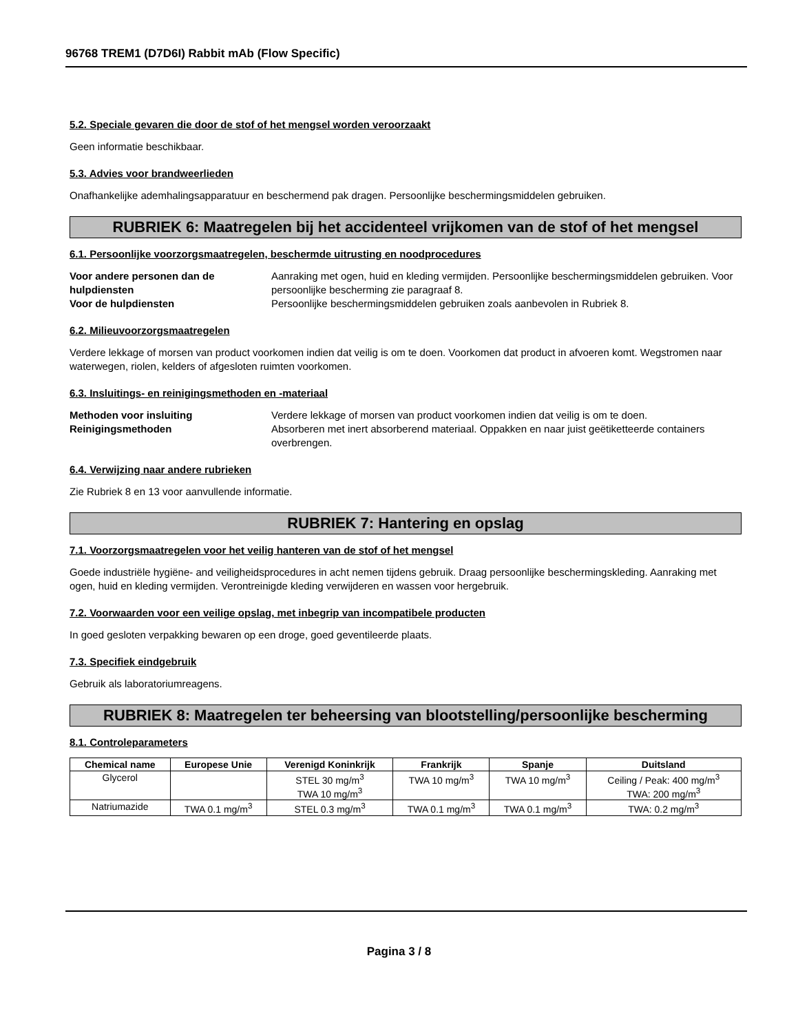96768 TREM1 (D7D6I) Rabbit mAb (Flow Specific)
5.2. Speciale gevaren die door de stof of het mengsel worden veroorzaakt
Geen informatie beschikbaar.
5.3. Advies voor brandweerlieden
Onafhankelijke ademhalingsapparatuur en beschermend pak dragen. Persoonlijke beschermingsmiddelen gebruiken.
RUBRIEK 6: Maatregelen bij het accidenteel vrijkomen van de stof of het mengsel
6.1. Persoonlijke voorzorgsmaatregelen, beschermde uitrusting en noodprocedures
Voor andere personen dan de hulpdiensten Aanraking met ogen, huid en kleding vermijden. Persoonlijke beschermingsmiddelen gebruiken. Voor persoonlijke bescherming zie paragraaf 8. Voor de hulpdiensten Persoonlijke beschermingsmiddelen gebruiken zoals aanbevolen in Rubriek 8.
6.2. Milieuvoorzorgsmaatregelen
Verdere lekkage of morsen van product voorkomen indien dat veilig is om te doen. Voorkomen dat product in afvoeren komt. Wegstromen naar waterwegen, riolen, kelders of afgesloten ruimten voorkomen.
6.3. Insluitings- en reinigingsmethoden en -materiaal
Methoden voor insluiting Verdere lekkage of morsen van product voorkomen indien dat veilig is om te doen. Reinigingsmethoden Absorberen met inert absorberend materiaal. Oppakken en naar juist geëtiketteerde containers overbrengen.
6.4. Verwijzing naar andere rubrieken
Zie Rubriek 8 en 13 voor aanvullende informatie.
RUBRIEK 7: Hantering en opslag
7.1. Voorzorgsmaatregelen voor het veilig hanteren van de stof of het mengsel
Goede industriële hygiëne- and veiligheidsprocedures in acht nemen tijdens gebruik. Draag persoonlijke beschermingskleding. Aanraking met ogen, huid en kleding vermijden. Verontreinigde kleding verwijderen en wassen voor hergebruik.
7.2. Voorwaarden voor een veilige opslag, met inbegrip van incompatibele producten
In goed gesloten verpakking bewaren op een droge, goed geventileerde plaats.
7.3. Specifiek eindgebruik
Gebruik als laboratoriumreagens.
RUBRIEK 8: Maatregelen ter beheersing van blootstelling/persoonlijke bescherming
8.1. Controleparameters
| Chemical name | Europese Unie | Verenigd Koninkrijk | Frankrijk | Spanje | Duitsland |
| --- | --- | --- | --- | --- | --- |
| Glycerol | | STEL 30 mg/m<sup>3</sup> TWA 10 mg/m<sup>3</sup> | TWA 10 mg/m<sup>3</sup> | TWA 10 mg/m<sup>3</sup> | Ceiling / Peak: 400 mg/m<sup>3</sup> TWA: 200 mg/m<sup>3</sup> |
| Natriumazide | TWA 0.1 mg/m<sup>3</sup> | STEL 0.3 mg/m<sup>3</sup> | TWA 0.1 mg/m<sup>3</sup> | TWA 0.1 mg/m<sup>3</sup> | TWA: 0.2 mg/m<sup>3</sup> |
Pagina 3 / 8